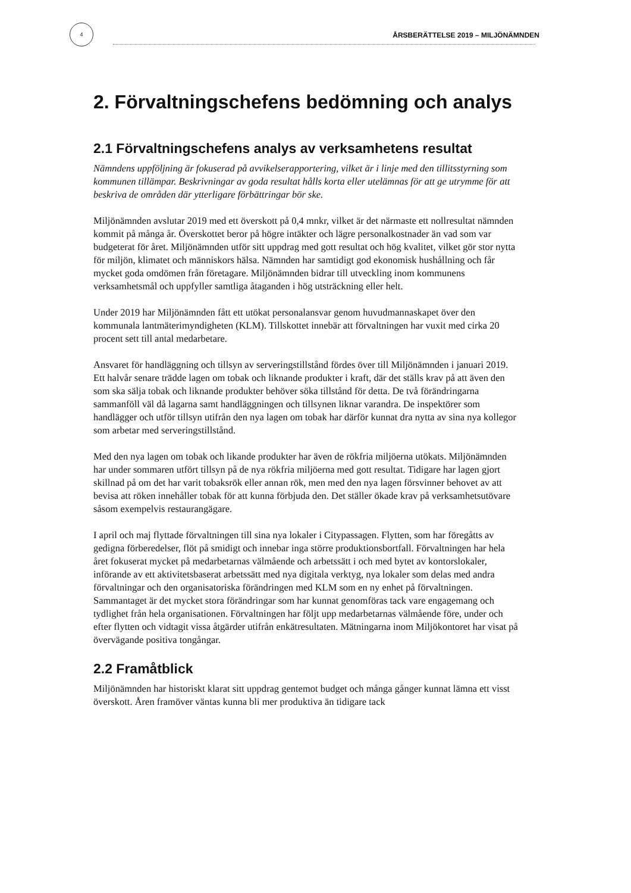4
ÅRSBERÄTTELSE 2019 – MILJÖNÄMNDEN
2. Förvaltningschefens bedömning och analys
2.1 Förvaltningschefens analys av verksamhetens resultat
Nämndens uppföljning är fokuserad på avvikelserapportering, vilket är i linje med den tillitsstyrning som kommunen tillämpar. Beskrivningar av goda resultat hålls korta eller utelämnas för att ge utrymme för att beskriva de områden där ytterligare förbättringar bör ske.
Miljönämnden avslutar 2019 med ett överskott på 0,4 mnkr, vilket är det närmaste ett nollresultat nämnden kommit på många år. Överskottet beror på högre intäkter och lägre personalkostnader än vad som var budgeterat för året. Miljönämnden utför sitt uppdrag med gott resultat och hög kvalitet, vilket gör stor nytta för miljön, klimatet och människors hälsa. Nämnden har samtidigt god ekonomisk hushållning och får mycket goda omdömen från företagare. Miljönämnden bidrar till utveckling inom kommunens verksamhetsmål och uppfyller samtliga åtaganden i hög utsträckning eller helt.
Under 2019 har Miljönämnden fått ett utökat personalansvar genom huvudmannaskapet över den kommunala lantmäterimyndigheten (KLM). Tillskottet innebär att förvaltningen har vuxit med cirka 20 procent sett till antal medarbetare.
Ansvaret för handläggning och tillsyn av serveringstillstånd fördes över till Miljönämnden i januari 2019. Ett halvår senare trädde lagen om tobak och liknande produkter i kraft, där det ställs krav på att även den som ska sälja tobak och liknande produkter behöver söka tillstånd för detta. De två förändringarna sammanföll väl då lagarna samt handläggningen och tillsynen liknar varandra. De inspektörer som handlägger och utför tillsyn utifrån den nya lagen om tobak har därför kunnat dra nytta av sina nya kollegor som arbetar med serveringstillstånd.
Med den nya lagen om tobak och likande produkter har även de rökfria miljöerna utökats. Miljönämnden har under sommaren utfört tillsyn på de nya rökfria miljöerna med gott resultat. Tidigare har lagen gjort skillnad på om det har varit tobaksrök eller annan rök, men med den nya lagen försvinner behovet av att bevisa att röken innehåller tobak för att kunna förbjuda den. Det ställer ökade krav på verksamhetsutövare såsom exempelvis restaurangägare.
I april och maj flyttade förvaltningen till sina nya lokaler i Citypassagen. Flytten, som har föregåtts av gedigna förberedelser, flöt på smidigt och innebar inga större produktionsbortfall. Förvaltningen har hela året fokuserat mycket på medarbetarnas välmående och arbetssätt i och med bytet av kontorslokaler, införande av ett aktivitetsbaserat arbetssätt med nya digitala verktyg, nya lokaler som delas med andra förvaltningar och den organisatoriska förändringen med KLM som en ny enhet på förvaltningen. Sammantaget är det mycket stora förändringar som har kunnat genomföras tack vare engagemang och tydlighet från hela organisationen. Förvaltningen har följt upp medarbetarnas välmående före, under och efter flytten och vidtagit vissa åtgärder utifrån enkätresultaten. Mätningarna inom Miljökontoret har visat på övervägande positiva tongångar.
2.2 Framåtblick
Miljönämnden har historiskt klarat sitt uppdrag gentemot budget och många gånger kunnat lämna ett visst överskott. Åren framöver väntas kunna bli mer produktiva än tidigare tack